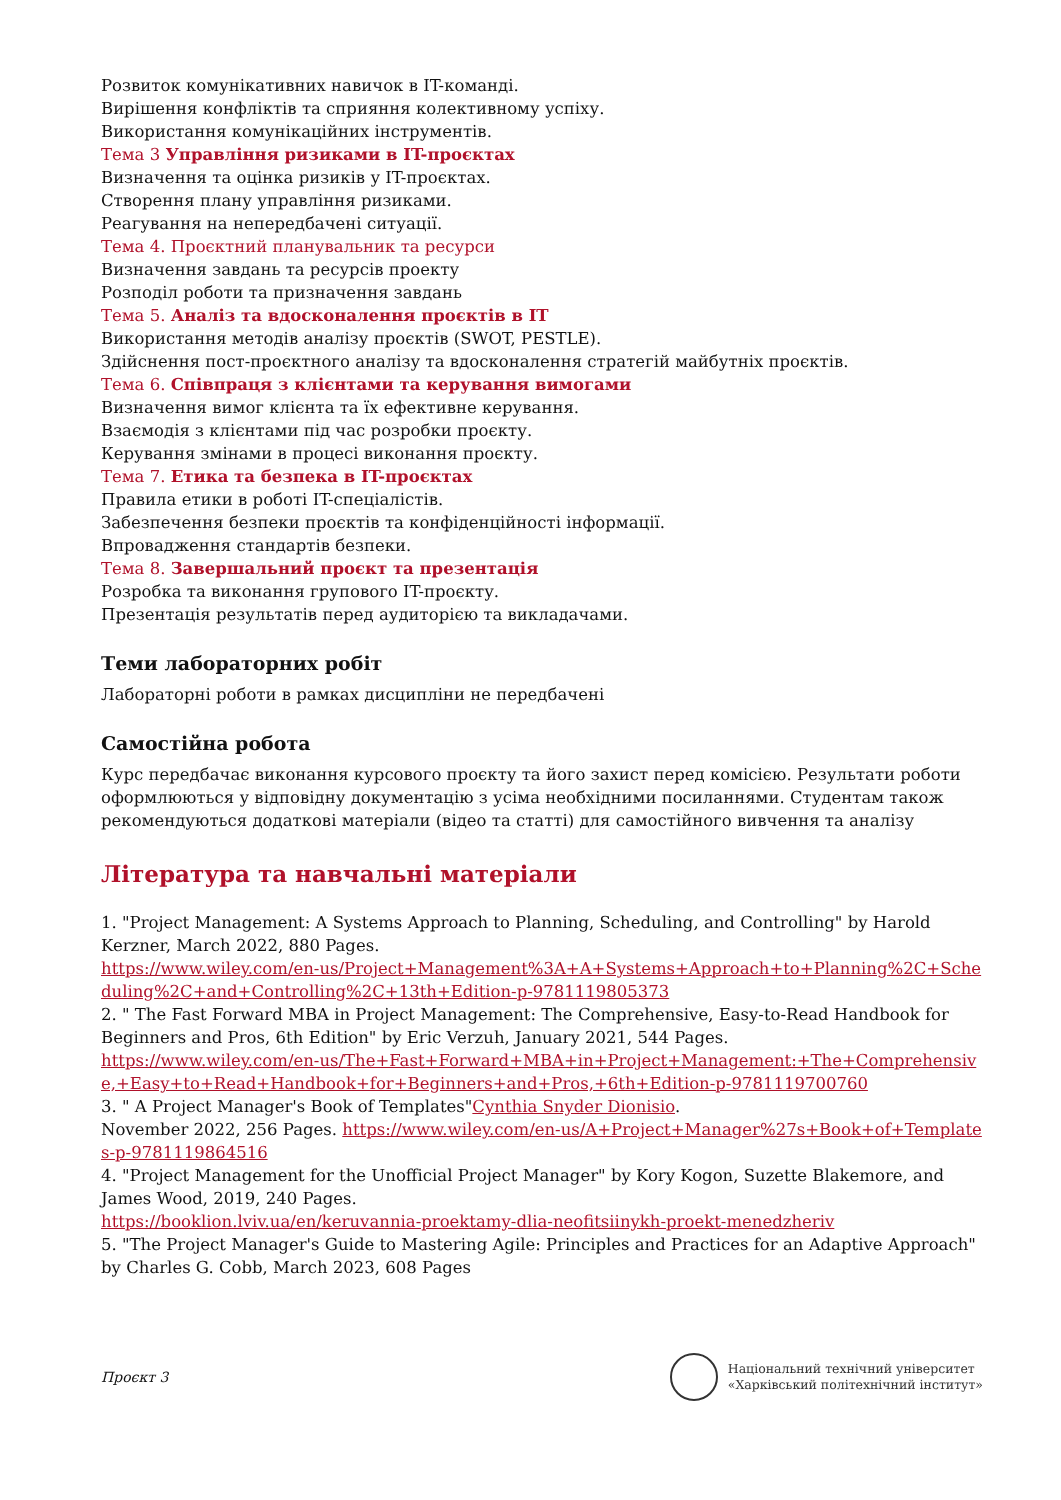Розвиток комунікативних навичок в IT-команді.
Вирішення конфліктів та сприяння колективному успіху.
Використання комунікаційних інструментів.
Тема 3 Управління ризиками в IT-проєктах
Визначення та оцінка ризиків у IT-проєктах.
Створення плану управління ризиками.
Реагування на непередбачені ситуації.
Тема 4. Проєктний планувальник та ресурси
Визначення завдань та ресурсів проекту
Розподіл роботи та призначення завдань
Тема 5. Аналіз та вдосконалення проєктів в IT
Використання методів аналізу проєктів (SWOT, PESTLE).
Здійснення пост-проєктного аналізу та вдосконалення стратегій майбутніх проєктів.
Тема 6. Співпраця з клієнтами та керування вимогами
Визначення вимог клієнта та їх ефективне керування.
Взаємодія з клієнтами під час розробки проєкту.
Керування змінами в процесі виконання проєкту.
Тема 7. Етика та безпека в IT-проєктах
Правила етики в роботі IT-спеціалістів.
Забезпечення безпеки проєктів та конфіденційності інформації.
Впровадження стандартів безпеки.
Тема 8. Завершальний проєкт та презентація
Розробка та виконання групового IT-проєкту.
Презентація результатів перед аудиторією та викладачами.
Теми лабораторних робіт
Лабораторні роботи в рамках дисципліни не передбачені
Самостійна робота
Курс передбачає виконання курсового проєкту та його захист перед комісією. Результати роботи оформлюються у відповідну документацію з усіма необхідними посиланнями. Студентам також рекомендуються додаткові матеріали (відео та статті) для самостійного вивчення та аналізу
Література та навчальні матеріали
1. "Project Management: A Systems Approach to Planning, Scheduling, and Controlling" by Harold Kerzner, March 2022, 880 Pages.
https://www.wiley.com/en-us/Project+Management%3A+A+Systems+Approach+to+Planning%2C+Scheduling%2C+and+Controlling%2C+13th+Edition-p-9781119805373
2. " The Fast Forward MBA in Project Management: The Comprehensive, Easy-to-Read Handbook for Beginners and Pros, 6th Edition" by Eric Verzuh, January 2021, 544 Pages.
https://www.wiley.com/en-us/The+Fast+Forward+MBA+in+Project+Management:+The+Comprehensive,+Easy+to+Read+Handbook+for+Beginners+and+Pros,+6th+Edition-p-9781119700760
3. " A Project Manager's Book of Templates"Cynthia Snyder Dionisio.
November 2022, 256 Pages. https://www.wiley.com/en-us/A+Project+Manager%27s+Book+of+Templates-p-9781119864516
4. "Project Management for the Unofficial Project Manager" by Kory Kogon, Suzette Blakemore, and James Wood, 2019, 240 Pages.
https://booklion.lviv.ua/en/keruvannia-proektamy-dlia-neofitsiinykh-proekt-menedzheriv
5. "The Project Manager's Guide to Mastering Agile: Principles and Practices for an Adaptive Approach" by Charles G. Cobb, March 2023, 608 Pages
Проєкт 3
Національний технічний університет
«Харківський політехнічний інститут»